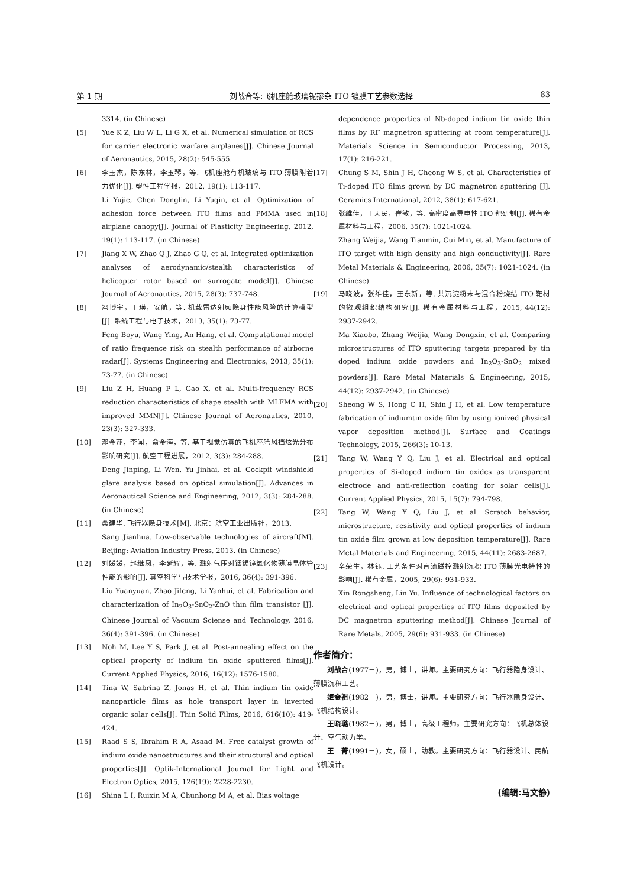第 1 期 刘战合等:飞机座舱玻璃铌掺杂 ITO 镀膜工艺参数选择 83
3314. (in Chinese)
[5] Yue K Z, Liu W L, Li G X, et al. Numerical simulation of RCS for carrier electronic warfare airplanes[J]. Chinese Journal of Aeronautics, 2015, 28(2): 545-555.
[6] 李玉杰，陈东林，李玉琴，等. 飞机座舱有机玻璃与 ITO 薄膜附着力优化[J]. 塑性工程学报，2012, 19(1): 113-117.
Li Yujie, Chen Donglin, Li Yuqin, et al. Optimization of adhesion force between ITO films and PMMA used in airplane canopy[J]. Journal of Plasticity Engineering, 2012, 19(1): 113-117. (in Chinese)
[7] Jiang X W, Zhao Q J, Zhao G Q, et al. Integrated optimization analyses of aerodynamic/stealth characteristics of helicopter rotor based on surrogate model[J]. Chinese Journal of Aeronautics, 2015, 28(3): 737-748.
[8] 冯博宇，王瑛，安航，等. 机载雷达射频隐身性能风险的计算模型[J]. 系统工程与电子技术，2013, 35(1): 73-77.
Feng Boyu, Wang Ying, An Hang, et al. Computational model of ratio frequence risk on stealth performance of airborne radar[J]. Systems Engineering and Electronics, 2013, 35(1): 73-77. (in Chinese)
[9] Liu Z H, Huang P L, Gao X, et al. Multi-frequency RCS reduction characteristics of shape stealth with MLFMA with improved MMN[J]. Chinese Journal of Aeronautics, 2010, 23(3): 327-333.
[10] 邓金萍，李闻，俞金海，等. 基于视觉仿真的飞机座舱风挡炫光分布影响研究[J]. 航空工程进展，2012, 3(3): 284-288.
Deng Jinping, Li Wen, Yu Jinhai, et al. Cockpit windshield glare analysis based on optical simulation[J]. Advances in Aeronautical Science and Engineering, 2012, 3(3): 284-288. (in Chinese)
[11] 桑建华. 飞行器隐身技术[M]. 北京：航空工业出版社，2013.
Sang Jianhua. Low-observable technologies of aircraft[M]. Beijing: Aviation Industry Press, 2013. (in Chinese)
[12] 刘媛媛，赵继凤，李延辉，等. 溅射气压对铟锡锌氧化物薄膜晶体管性能的影响[J]. 真空科学与技术学报，2016, 36(4): 391-396.
Liu Yuanyuan, Zhao Jifeng, Li Yanhui, et al. Fabrication and characterization of In<sub>2</sub>O<sub>3</sub>-SnO<sub>2</sub>-ZnO thin film transistor [J]. Chinese Journal of Vacuum Sciense and Technology, 2016, 36(4): 391-396. (in Chinese)
[13] Noh M, Lee Y S, Park J, et al. Post-annealing effect on the optical property of indium tin oxide sputtered films[J]. Current Applied Physics, 2016, 16(12): 1576-1580.
[14] Tina W, Sabrina Z, Jonas H, et al. Thin indium tin oxide nanoparticle films as hole transport layer in inverted organic solar cells[J]. Thin Solid Films, 2016, 616(10): 419-424.
[15] Raad S S, Ibrahim R A, Asaad M. Free catalyst growth of indium oxide nanostructures and their structural and optical properties[J]. Optik-International Journal for Light and Electron Optics, 2015, 126(19): 2228-2230.
[16] Shina L I, Ruixin M A, Chunhong M A, et al. Bias voltage
dependence properties of Nb-doped indium tin oxide thin films by RF magnetron sputtering at room temperature[J]. Materials Science in Semiconductor Processing, 2013, 17(1): 216-221.
[17] Chung S M, Shin J H, Cheong W S, et al. Characteristics of Ti-doped ITO films grown by DC magnetron sputtering [J]. Ceramics International, 2012, 38(1): 617-621.
[18] 张维佳，王天民，崔敏，等. 高密度高导电性 ITO 靶研制[J]. 稀有金属材料与工程，2006, 35(7): 1021-1024.
Zhang Weijia, Wang Tianmin, Cui Min, et al. Manufacture of ITO target with high density and high conductivity[J]. Rare Metal Materials & Engineering, 2006, 35(7): 1021-1024. (in Chinese)
[19] 马晓波，张维佳，王东新，等. 共沉淀粉末与混合粉烧结 ITO 靶材的微观组织结构研究[J]. 稀有金属材料与工程，2015, 44(12): 2937-2942.
Ma Xiaobo, Zhang Weijia, Wang Dongxin, et al. Comparing microstructures of ITO sputtering targets prepared by tin doped indium oxide powders and In<sub>2</sub>O<sub>3</sub>-SnO<sub>2</sub> mixed powders[J]. Rare Metal Materials & Engineering, 2015, 44(12): 2937-2942. (in Chinese)
[20] Sheong W S, Hong C H, Shin J H, et al. Low temperature fabrication of indiumtin oxide film by using ionized physical vapor deposition method[J]. Surface and Coatings Technology, 2015, 266(3): 10-13.
[21] Tang W, Wang Y Q, Liu J, et al. Electrical and optical properties of Si-doped indium tin oxides as transparent electrode and anti-reflection coating for solar cells[J]. Current Applied Physics, 2015, 15(7): 794-798.
[22] Tang W, Wang Y Q, Liu J, et al. Scratch behavior, microstructure, resistivity and optical properties of indium tin oxide film grown at low deposition temperature[J]. Rare Metal Materials and Engineering, 2015, 44(11): 2683-2687.
[23] 辛荣生，林钰. 工艺条件对直流磁控溅射沉积 ITO 薄膜光电特性的影响[J]. 稀有金属，2005, 29(6): 931-933.
Xin Rongsheng, Lin Yu. Influence of technological factors on electrical and optical properties of ITO films deposited by DC magnetron sputtering method[J]. Chinese Journal of Rare Metals, 2005, 29(6): 931-933. (in Chinese)
作者简介：
刘战合(1977－)，男，博士，讲师。主要研究方向：飞行器隐身设计、薄膜沉积工艺。
姬金祖(1982－)，男，博士，讲师。主要研究方向：飞行器隐身设计、飞机结构设计。
王晓璐(1982－)，男，博士，高级工程师。主要研究方向：飞机总体设计、空气动力学。
王　菁(1991－)，女，硕士，助教。主要研究方向：飞行器设计、民航飞机设计。
(编辑:马文静)